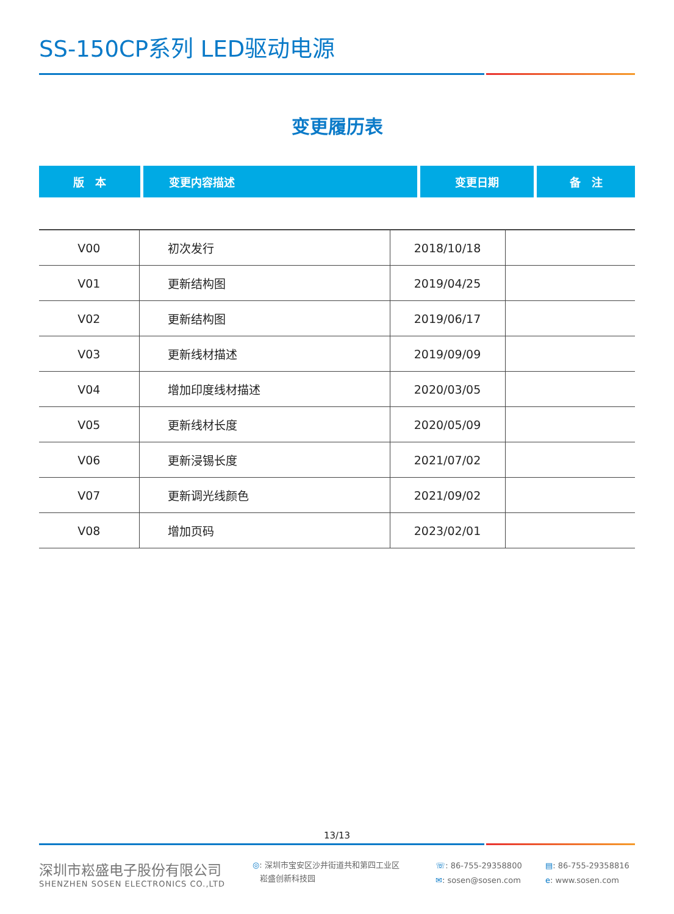SS-150CP系列 LED驱动电源
变更履历表
| 版 本 | 变更内容描述 | 变更日期 | 备 注 |
| --- | --- | --- | --- |
| V00 | 初次发行 | 2018/10/18 | |
| V01 | 更新结构图 | 2019/04/25 | |
| V02 | 更新结构图 | 2019/06/17 | |
| V03 | 更新线材描述 | 2019/09/09 | |
| V04 | 增加印度线材描述 | 2020/03/05 | |
| V05 | 更新线材长度 | 2020/05/09 | |
| V06 | 更新浸锡长度 | 2021/07/02 | |
| V07 | 更新调光线颜色 | 2021/09/02 | |
| V08 | 增加页码 | 2023/02/01 | |
13/13
深圳市崧盛电子股份有限公司
SHENZHEN SOSEN ELECTRONICS CO.,LTD
◎: 深圳市宝安区沙井街道共和第四工业区
崧盛创新科技园
☏: 86-755-29358800
✉: sosen@sosen.com
▤: 86-755-29358816
e: www.sosen.com